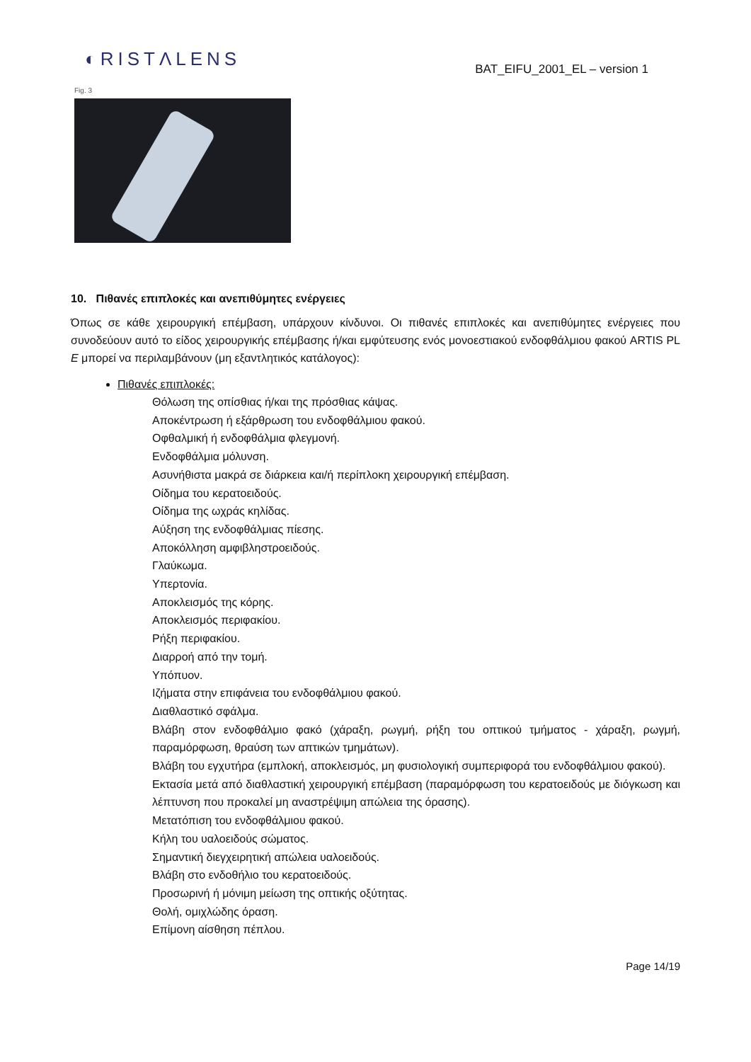◐RISTΛLENS
BAT_EIFU_2001_EL – version 1
Fig. 3
10. Πιθανές επιπλοκές και ανεπιθύμητες ενέργειες
Όπως σε κάθε χειρουργική επέμβαση, υπάρχουν κίνδυνοι. Οι πιθανές επιπλοκές και ανεπιθύμητες ενέργειες που συνοδεύουν αυτό το είδος χειρουργικής επέμβασης ή/και εμφύτευσης ενός μονοεστιακού ενδοφθάλμιου φακού ARTIS PL E μπορεί να περιλαμβάνουν (μη εξαντλητικός κατάλογος):
Πιθανές επιπλοκές:
Θόλωση της οπίσθιας ή/και της πρόσθιας κάψας.
Αποκέντρωση ή εξάρθρωση του ενδοφθάλμιου φακού.
Οφθαλμική ή ενδοφθάλμια φλεγμονή.
Ενδοφθάλμια μόλυνση.
Ασυνήθιστα μακρά σε διάρκεια και/ή περίπλοκη χειρουργική επέμβαση.
Οίδημα του κερατοειδούς.
Οίδημα της ωχράς κηλίδας.
Αύξηση της ενδοφθάλμιας πίεσης.
Αποκόλληση αμφιβληστροειδούς.
Γλαύκωμα.
Υπερτονία.
Αποκλεισμός της κόρης.
Αποκλεισμός περιφακίου.
Ρήξη περιφακίου.
Διαρροή από την τομή.
Υπόπυον.
Ιζήματα στην επιφάνεια του ενδοφθάλμιου φακού.
Διαθλαστικό σφάλμα.
Βλάβη στον ενδοφθάλμιο φακό (χάραξη, ρωγμή, ρήξη του οπτικού τμήματος - χάραξη, ρωγμή, παραμόρφωση, θραύση των απτικών τμημάτων).
Βλάβη του εγχυτήρα (εμπλοκή, αποκλεισμός, μη φυσιολογική συμπεριφορά του ενδοφθάλμιου φακού).
Εκτασία μετά από διαθλαστική χειρουργική επέμβαση (παραμόρφωση του κερατοειδούς με διόγκωση και λέπτυνση που προκαλεί μη αναστρέψιμη απώλεια της όρασης).
Μετατόπιση του ενδοφθάλμιου φακού.
Κήλη του υαλοειδούς σώματος.
Σημαντική διεγχειρητική απώλεια υαλοειδούς.
Βλάβη στο ενδοθήλιο του κερατοειδούς.
Προσωρινή ή μόνιμη μείωση της οπτικής οξύτητας.
Θολή, ομιχλώδης όραση.
Επίμονη αίσθηση πέπλου.
Page 14/19